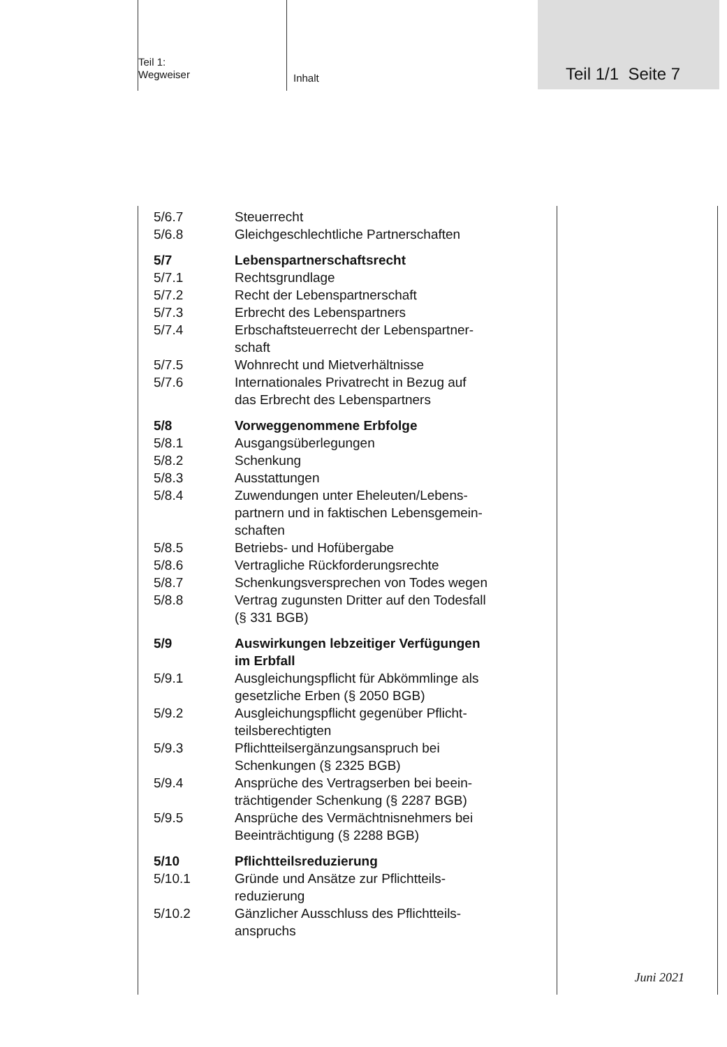Teil 1:
Wegweiser
Inhalt
Teil 1/1 Seite 7
5/6.7 Steuerrecht
5/6.8 Gleichgeschlechtliche Partnerschaften
5/7 Lebenspartnerschaftsrecht
5/7.1 Rechtsgrundlage
5/7.2 Recht der Lebenspartnerschaft
5/7.3 Erbrecht des Lebenspartners
5/7.4 Erbschaftsteuerrecht der Lebenspartner-
schaft
5/7.5 Wohnrecht und Mietverhältnisse
5/7.6 Internationales Privatrecht in Bezug auf
das Erbrecht des Lebenspartners
5/8 Vorweggenommene Erbfolge
5/8.1 Ausgangsüberlegungen
5/8.2 Schenkung
5/8.3 Ausstattungen
5/8.4 Zuwendungen unter Eheleuten/Lebens-
partnern und in faktischen Lebensgemein-
schaften
5/8.5 Betriebs- und Hofübergabe
5/8.6 Vertragliche Rückforderungsrechte
5/8.7 Schenkungsversprechen von Todes wegen
5/8.8 Vertrag zugunsten Dritter auf den Todesfall
(§ 331 BGB)
5/9 Auswirkungen lebzeitiger Verfügungen
im Erbfall
5/9.1 Ausgleichungspflicht für Abkömmlinge als
gesetzliche Erben (§ 2050 BGB)
5/9.2 Ausgleichungspflicht gegenüber Pflicht-
teilsberechtigten
5/9.3 Pflichtteilsergänzungsanspruch bei
Schenkungen (§ 2325 BGB)
5/9.4 Ansprüche des Vertragserben bei beein-
trächtigender Schenkung (§ 2287 BGB)
5/9.5 Ansprüche des Vermächtnisnehmers bei
Beeinträchtigung (§ 2288 BGB)
5/10 Pflichtteilsreduzierung
5/10.1 Gründe und Ansätze zur Pflichtteils-
reduzierung
5/10.2 Gänzlicher Ausschluss des Pflichtteils-
anspruchs
Juni 2021